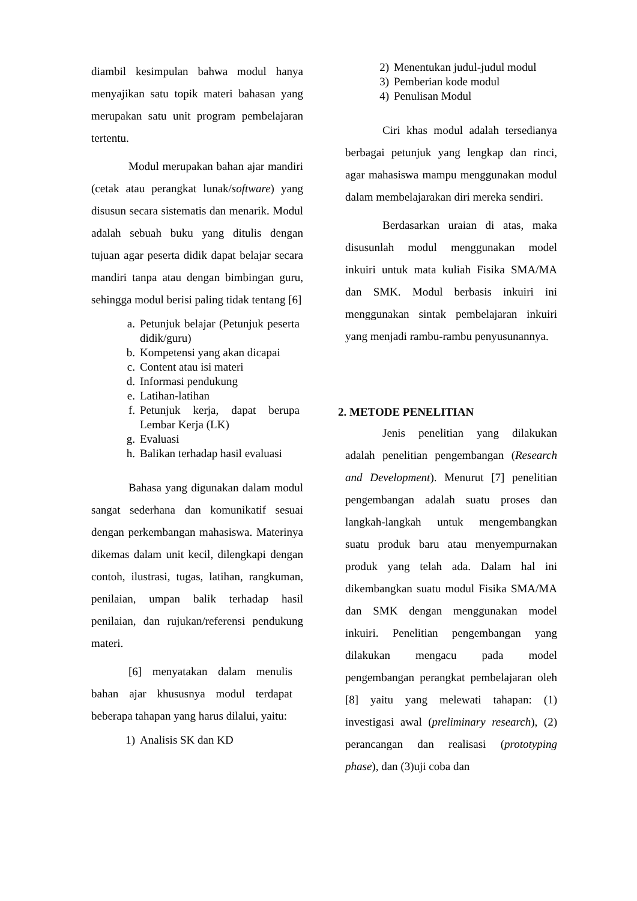diambil kesimpulan bahwa modul hanya menyajikan satu topik materi bahasan yang merupakan satu unit program pembelajaran tertentu.
Modul merupakan bahan ajar mandiri (cetak atau perangkat lunak/software) yang disusun secara sistematis dan menarik. Modul adalah sebuah buku yang ditulis dengan tujuan agar peserta didik dapat belajar secara mandiri tanpa atau dengan bimbingan guru, sehingga modul berisi paling tidak tentang [6]
a. Petunjuk belajar (Petunjuk peserta didik/guru)
b. Kompetensi yang akan dicapai
c. Content atau isi materi
d. Informasi pendukung
e. Latihan-latihan
f. Petunjuk kerja, dapat berupa Lembar Kerja (LK)
g. Evaluasi
h. Balikan terhadap hasil evaluasi
Bahasa yang digunakan dalam modul sangat sederhana dan komunikatif sesuai dengan perkembangan mahasiswa. Materinya dikemas dalam unit kecil, dilengkapi dengan contoh, ilustrasi, tugas, latihan, rangkuman, penilaian, umpan balik terhadap hasil penilaian, dan rujukan/referensi pendukung materi.
[6] menyatakan dalam menulis bahan ajar khususnya modul terdapat beberapa tahapan yang harus dilalui, yaitu:
1) Analisis SK dan KD
2) Menentukan judul-judul modul
3) Pemberian kode modul
4) Penulisan Modul
Ciri khas modul adalah tersedianya berbagai petunjuk yang lengkap dan rinci, agar mahasiswa mampu menggunakan modul dalam membelajarakan diri mereka sendiri.
Berdasarkan uraian di atas, maka disusunlah modul menggunakan model inkuiri untuk mata kuliah Fisika SMA/MA dan SMK. Modul berbasis inkuiri ini menggunakan sintak pembelajaran inkuiri yang menjadi rambu-rambu penyusunannya.
2. METODE PENELITIAN
Jenis penelitian yang dilakukan adalah penelitian pengembangan (Research and Development). Menurut [7] penelitian pengembangan adalah suatu proses dan langkah-langkah untuk mengembangkan suatu produk baru atau menyempurnakan produk yang telah ada. Dalam hal ini dikembangkan suatu modul Fisika SMA/MA dan SMK dengan menggunakan model inkuiri. Penelitian pengembangan yang dilakukan mengacu pada model pengembangan perangkat pembelajaran oleh [8] yaitu yang melewati tahapan: (1) investigasi awal (preliminary research), (2) perancangan dan realisasi (prototyping phase), dan (3)uji coba dan